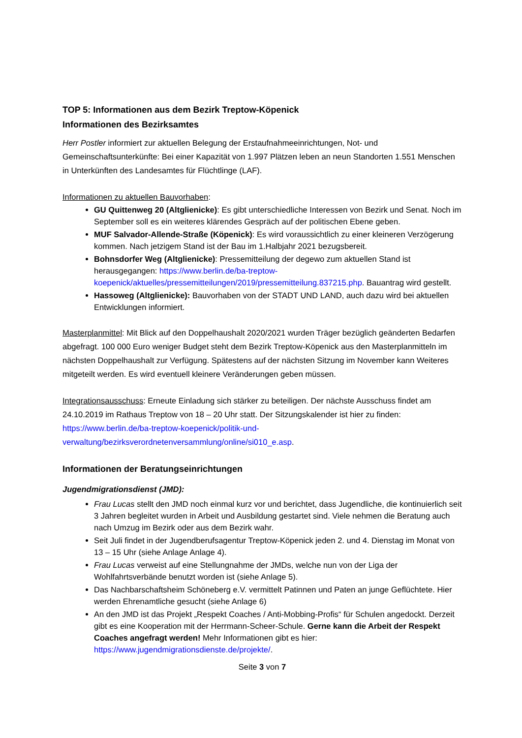TOP 5: Informationen aus dem Bezirk Treptow-Köpenick
Informationen des Bezirksamtes
Herr Postler informiert zur aktuellen Belegung der Erstaufnahmeeinrichtungen, Not- und Gemeinschaftsunterkünfte: Bei einer Kapazität von 1.997 Plätzen leben an neun Standorten 1.551 Menschen in Unterkünften des Landesamtes für Flüchtlinge (LAF).
Informationen zu aktuellen Bauvorhaben:
GU Quittenweg 20 (Altglienicke): Es gibt unterschiedliche Interessen von Bezirk und Senat. Noch im September soll es ein weiteres klärendes Gespräch auf der politischen Ebene geben.
MUF Salvador-Allende-Straße (Köpenick): Es wird voraussichtlich zu einer kleineren Verzögerung kommen. Nach jetzigem Stand ist der Bau im 1.Halbjahr 2021 bezugsbereit.
Bohnsdorfer Weg (Altglienicke): Pressemitteilung der degewo zum aktuellen Stand ist herausgegangen: https://www.berlin.de/ba-treptow-koepenick/aktuelles/pressemitteilungen/2019/pressemitteilung.837215.php. Bauantrag wird gestellt.
Hassoweg (Altglienicke): Bauvorhaben von der STADT UND LAND, auch dazu wird bei aktuellen Entwicklungen informiert.
Masterplanmittel: Mit Blick auf den Doppelhaushalt 2020/2021 wurden Träger bezüglich geänderten Bedarfen abgefragt. 100 000 Euro weniger Budget steht dem Bezirk Treptow-Köpenick aus den Masterplanmitteln im nächsten Doppelhaushalt zur Verfügung. Spätestens auf der nächsten Sitzung im November kann Weiteres mitgeteilt werden. Es wird eventuell kleinere Veränderungen geben müssen.
Integrationsausschuss: Erneute Einladung sich stärker zu beteiligen. Der nächste Ausschuss findet am 24.10.2019 im Rathaus Treptow von 18 – 20 Uhr statt. Der Sitzungskalender ist hier zu finden: https://www.berlin.de/ba-treptow-koepenick/politik-und-verwaltung/bezirksverordnetenversammlung/online/si010_e.asp.
Informationen der Beratungseinrichtungen
Jugendmigrationsdienst (JMD):
Frau Lucas stellt den JMD noch einmal kurz vor und berichtet, dass Jugendliche, die kontinuierlich seit 3 Jahren begleitet wurden in Arbeit und Ausbildung gestartet sind. Viele nehmen die Beratung auch nach Umzug im Bezirk oder aus dem Bezirk wahr.
Seit Juli findet in der Jugendberufsagentur Treptow-Köpenick jeden 2. und 4. Dienstag im Monat von 13 – 15 Uhr (siehe Anlage Anlage 4).
Frau Lucas verweist auf eine Stellungnahme der JMDs, welche nun von der Liga der Wohlfahrtsverbände benutzt worden ist (siehe Anlage 5).
Das Nachbarschaftsheim Schöneberg e.V. vermittelt Patinnen und Paten an junge Geflüchtete. Hier werden Ehrenamtliche gesucht (siehe Anlage 6)
An den JMD ist das Projekt „Respekt Coaches / Anti-Mobbing-Profis“ für Schulen angedockt. Derzeit gibt es eine Kooperation mit der Herrmann-Scheer-Schule. Gerne kann die Arbeit der Respekt Coaches angefragt werden! Mehr Informationen gibt es hier: https://www.jugendmigrationsdienste.de/projekte/.
Seite 3 von 7